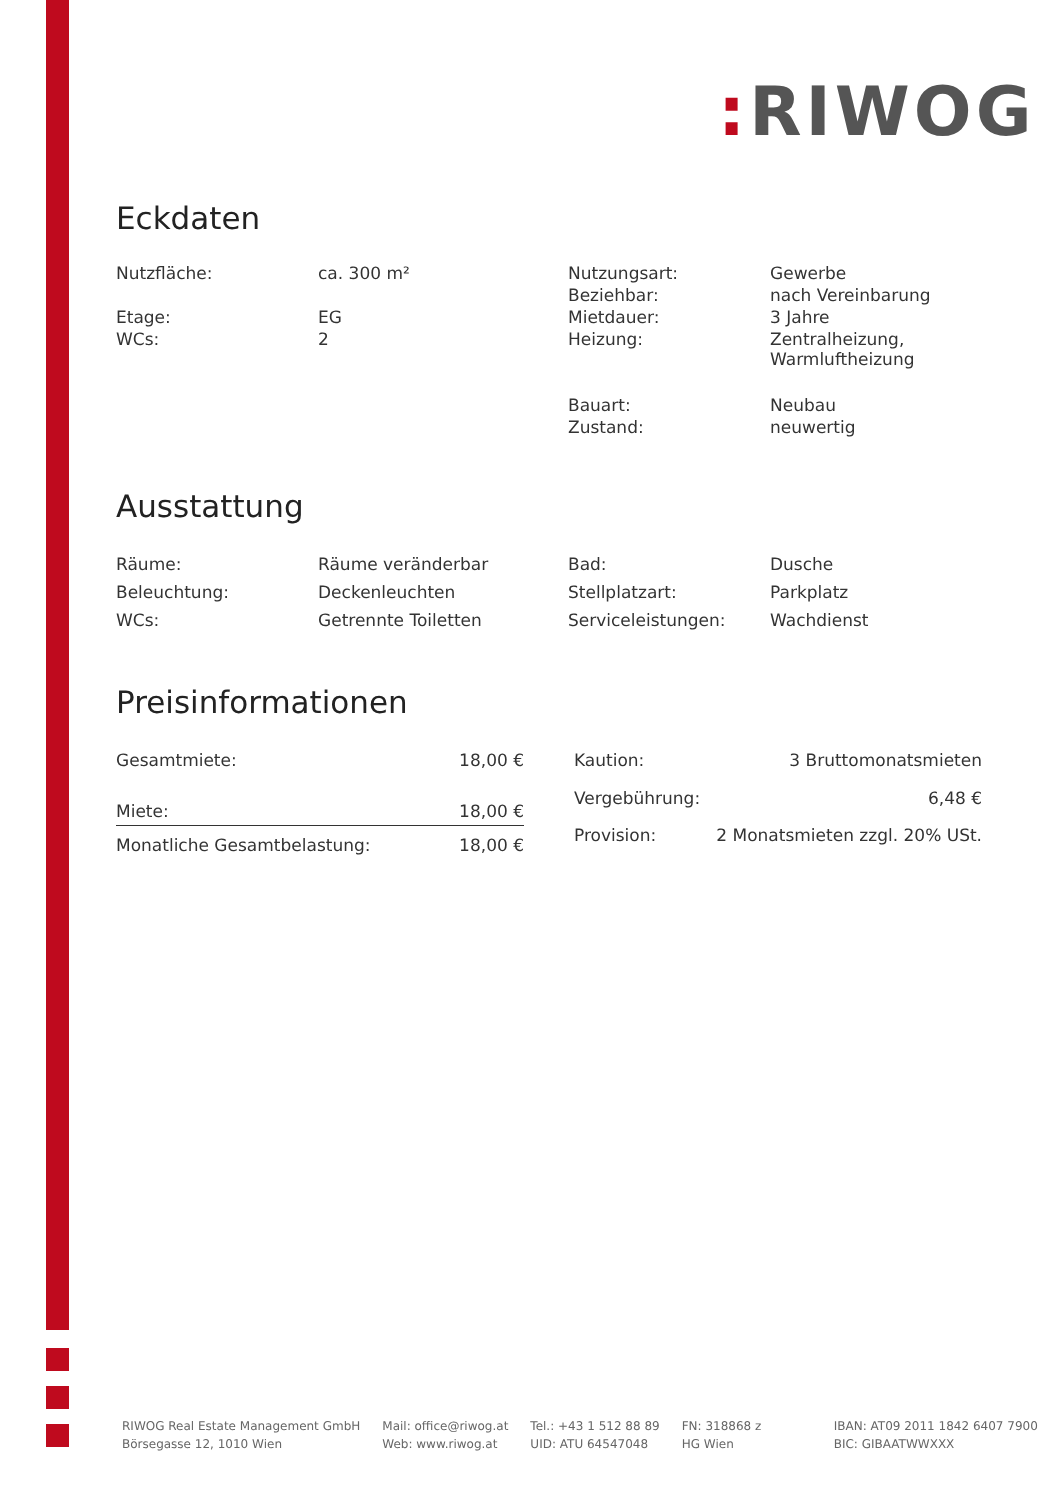: RIWOG
Eckdaten
| Nutzfläche: | ca. 300 m² | Nutzungsart: | Gewerbe |
| | | Beziehbar: | nach Vereinbarung |
| Etage: | EG | Mietdauer: | 3 Jahre |
| WCs: | 2 | Heizung: | Zentralheizung, Warmluftheizung |
| | | Bauart: | Neubau |
| | | Zustand: | neuwertig |
Ausstattung
| Räume: | Räume veränderbar | Bad: | Dusche |
| Beleuchtung: | Deckenleuchten | Stellplatzart: | Parkplatz |
| WCs: | Getrennte Toiletten | Serviceleistungen: | Wachdienst |
Preisinformationen
| Gesamtmiete: | 18,00 € |
| Miete: | 18,00 € |
| Monatliche Gesamtbelastung: | 18,00 € |
| Kaution: | 3 Bruttomonatsmieten |
| Vergebührung: | 6,48 € |
| Provision: | 2 Monatsmieten zzgl. 20% USt. |
RIWOG Real Estate Management GmbH
Börsegasse 12, 1010 Wien
Mail: office@riwog.at
Web: www.riwog.at
Tel.: +43 1 512 88 89
UID: ATU 64547048
FN: 318868 z
HG Wien
IBAN: AT09 2011 1842 6407 7900
BIC: GIBAATWWXXX